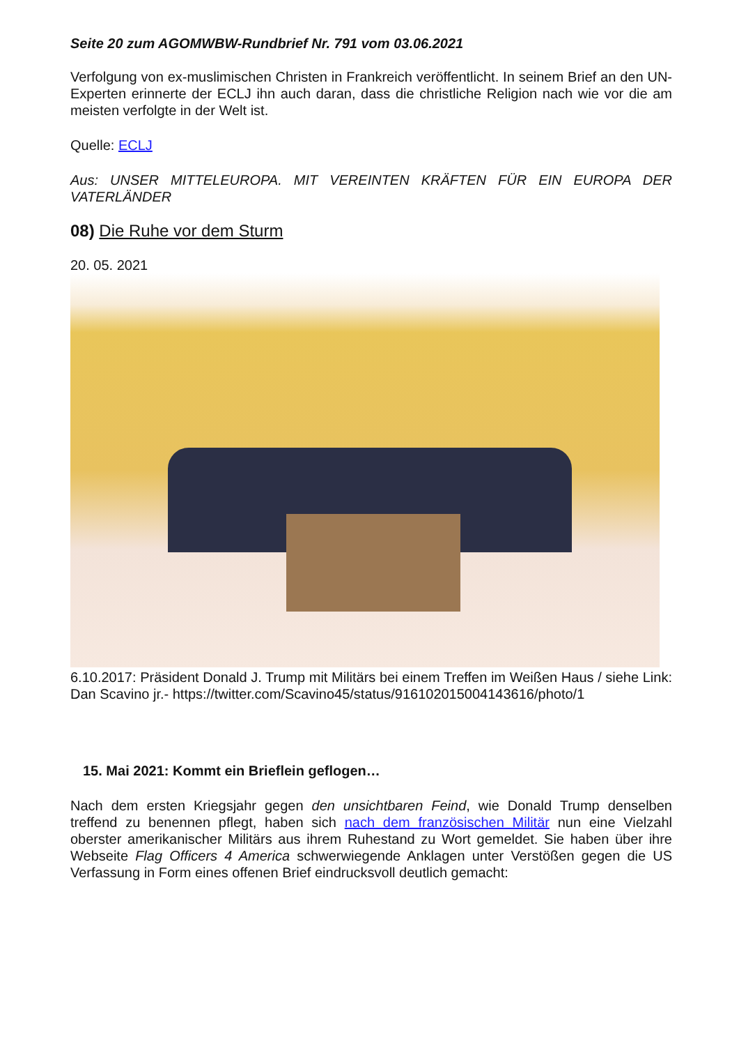Seite 20 zum AGOMWBW-Rundbrief Nr. 791 vom 03.06.2021
Verfolgung von ex-muslimischen Christen in Frankreich veröffentlicht. In seinem Brief an den UN-Experten erinnerte der ECLJ ihn auch daran, dass die christliche Religion nach wie vor die am meisten verfolgte in der Welt ist.
Quelle: ECLJ
Aus: UNSER MITTELEUROPA. MIT VEREINTEN KRÄFTEN FÜR EIN EUROPA DER VATERLÄNDER
08) Die Ruhe vor dem Sturm
20. 05. 2021
6.10.2017: Präsident Donald J. Trump mit Militärs bei einem Treffen im Weißen Haus / siehe Link: Dan Scavino jr.- https://twitter.com/Scavino45/status/916102015004143616/photo/1
15. Mai 2021: Kommt ein Brieflein geflogen…
Nach dem ersten Kriegsjahr gegen den unsichtbaren Feind, wie Donald Trump denselben treffend zu benennen pflegt, haben sich nach dem französischen Militär nun eine Vielzahl oberster amerikanischer Militärs aus ihrem Ruhestand zu Wort gemeldet. Sie haben über ihre Webseite Flag Officers 4 America schwerwiegende Anklagen unter Verstößen gegen die US Verfassung in Form eines offenen Brief eindrucksvoll deutlich gemacht: